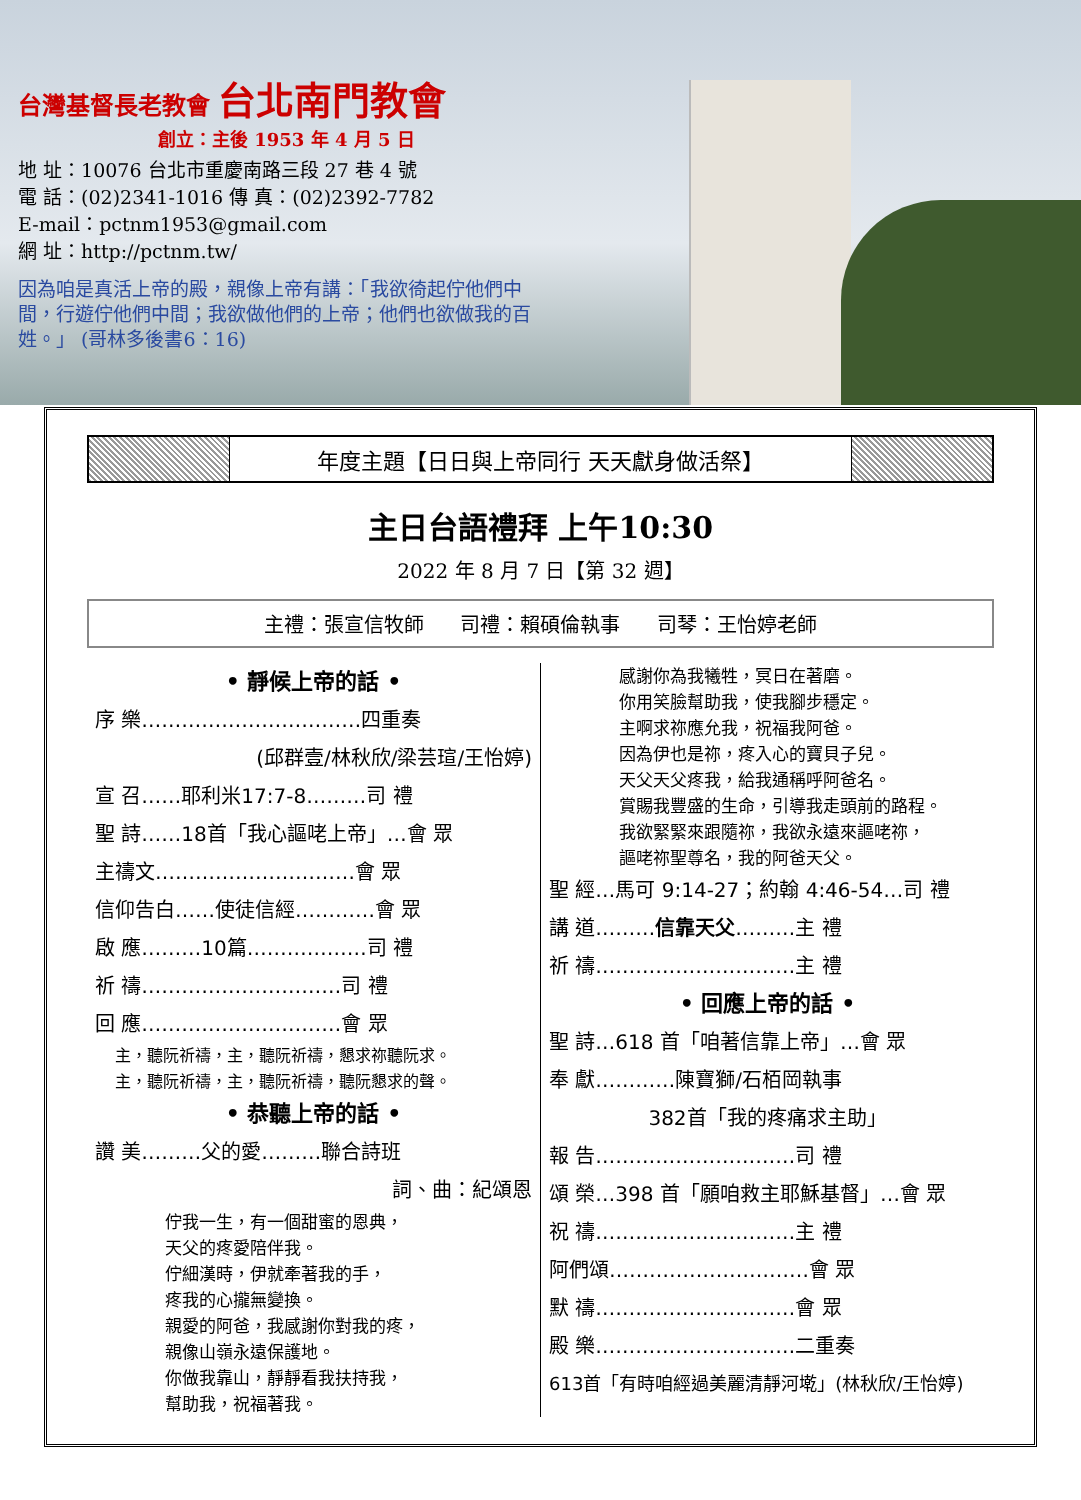台灣基督長老教會 台北南門教會
創立：主後 1953 年 4 月 5 日
地 址：10076 台北市重慶南路三段 27 巷 4 號
電 話：(02)2341-1016 傳 真：(02)2392-7782
E-mail：pctnm1953@gmail.com
網 址：http://pctnm.tw/
因為咱是真活上帝的殿，親像上帝有講：「我欲徛起佇他們中間，行遊佇他們中間；我欲做他們的上帝；他們也欲做我的百姓。」 (哥林多後書6：16)
年度主題【日日與上帝同行 天天獻身做活祭】
主日台語禮拜 上午10:30
2022 年 8 月 7 日【第 32 週】
主禮：張宣信牧師 司禮：賴碩倫執事 司琴：王怡婷老師
• 靜候上帝的話 •
序 樂……………………………四重奏
(邱群壹/林秋欣/梁芸瑄/王怡婷)
宣 召……耶利米17:7-8………司 禮
聖 詩……18首「我心謳咾上帝」…會 眾
主禱文…………………………會 眾
信仰告白……使徒信經…………會 眾
啟 應………10篇………………司 禮
祈 禱…………………………司 禮
回 應…………………………會 眾
主，聽阮祈禱，主，聽阮祈禱，懇求祢聽阮求。
主，聽阮祈禱，主，聽阮祈禱，聽阮懇求的聲。
• 恭聽上帝的話 •
讚 美………父的愛………聯合詩班
詞、曲：紀頌恩
佇我一生，有一個甜蜜的恩典，
天父的疼愛陪伴我。
佇細漢時，伊就牽著我的手，
疼我的心攏無變換。
親愛的阿爸，我感謝你對我的疼，
親像山嶺永遠保護地。
你做我靠山，靜靜看我扶持我，
幫助我，祝福著我。
感謝你為我犧牲，冥日在著磨。
你用笑臉幫助我，使我腳步穩定。
主啊求祢應允我，祝福我阿爸。
因為伊也是祢，疼入心的寶貝子兒。
天父天父疼我，給我通稱呼阿爸名。
賞賜我豐盛的生命，引導我走頭前的路程。
我欲緊緊來跟隨祢，我欲永遠來謳咾祢，
謳咾祢聖尊名，我的阿爸天父。
聖 經…馬可 9:14-27；約翰 4:46-54…司 禮
講 道………信靠天父………主 禮
祈 禱…………………………主 禮
• 回應上帝的話 •
聖 詩…618 首「咱著信靠上帝」…會 眾
奉 獻…………陳寶獅/石栢岡執事
382首「我的疼痛求主助」
報 告…………………………司 禮
頌 榮…398 首「願咱救主耶穌基督」…會 眾
祝 禱…………………………主 禮
阿們頌…………………………會 眾
默 禱…………………………會 眾
殿 樂…………………………二重奏
613首「有時咱經過美麗清靜河墘」(林秋欣/王怡婷)